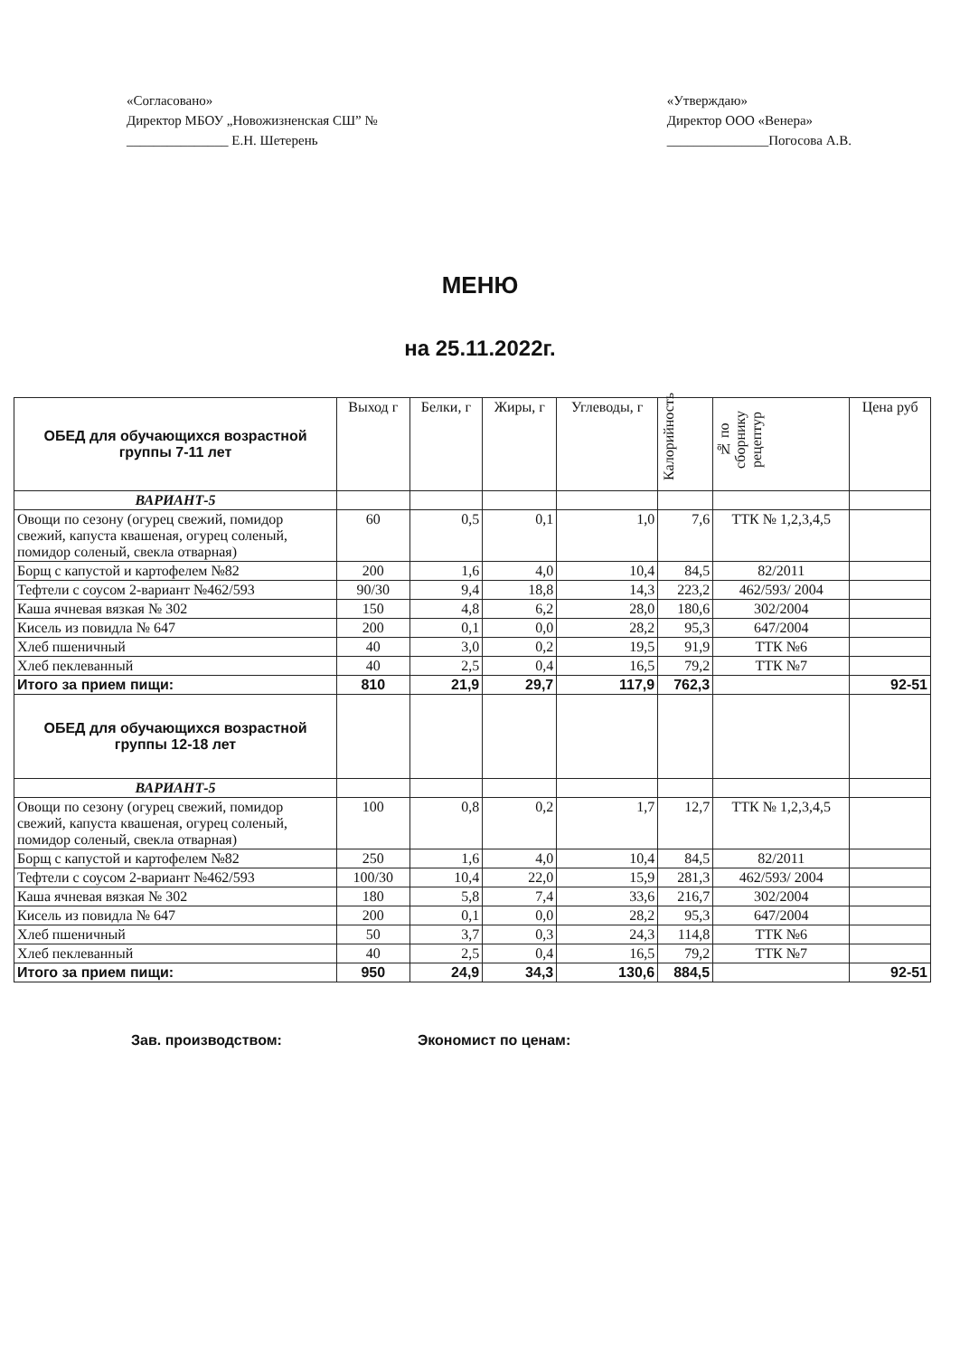«Согласовано»
Директор МБОУ „Новожизненская СШ” №
_______________ Е.Н. Шетерень
«Утверждаю»
Директор ООО «Венера»
_______________Погосова А.В.
МЕНЮ
на 25.11.2022г.
| ОБЕД для обучающихся возрастной группы 7-11 лет | Выход г | Белки, г | Жиры, г | Углеводы, г | Калорийность | № по сборнику рецептур | Цена руб |
| --- | --- | --- | --- | --- | --- | --- | --- |
| ВАРИАНТ-5 | | | | | | | |
| Овощи по сезону (огурец свежий, помидор свежий, капуста квашеная, огурец соленый, помидор соленый, свекла отварная) | 60 | 0,5 | 0,1 | 1,0 | 7,6 | ТТК № 1,2,3,4,5 | |
| Борщ с капустой и картофелем №82 | 200 | 1,6 | 4,0 | 10,4 | 84,5 | 82/2011 | |
| Тефтели с соусом 2-вариант №462/593 | 90/30 | 9,4 | 18,8 | 14,3 | 223,2 | 462/593/ 2004 | |
| Каша ячневая вязкая № 302 | 150 | 4,8 | 6,2 | 28,0 | 180,6 | 302/2004 | |
| Кисель из повидла № 647 | 200 | 0,1 | 0,0 | 28,2 | 95,3 | 647/2004 | |
| Хлеб пшеничный | 40 | 3,0 | 0,2 | 19,5 | 91,9 | ТТК №6 | |
| Хлеб пеклеванный | 40 | 2,5 | 0,4 | 16,5 | 79,2 | ТТК №7 | |
| Итого за прием пищи: | 810 | 21,9 | 29,7 | 117,9 | 762,3 | | 92-51 |
| ОБЕД для обучающихся возрастной группы 12-18 лет | | | | | | | |
| ВАРИАНТ-5 | | | | | | | |
| Овощи по сезону (огурец свежий, помидор свежий, капуста квашеная, огурец соленый, помидор соленый, свекла отварная) | 100 | 0,8 | 0,2 | 1,7 | 12,7 | ТТК № 1,2,3,4,5 | |
| Борщ с капустой и картофелем №82 | 250 | 1,6 | 4,0 | 10,4 | 84,5 | 82/2011 | |
| Тефтели с соусом 2-вариант №462/593 | 100/30 | 10,4 | 22,0 | 15,9 | 281,3 | 462/593/ 2004 | |
| Каша ячневая вязкая № 302 | 180 | 5,8 | 7,4 | 33,6 | 216,7 | 302/2004 | |
| Кисель из повидла № 647 | 200 | 0,1 | 0,0 | 28,2 | 95,3 | 647/2004 | |
| Хлеб пшеничный | 50 | 3,7 | 0,3 | 24,3 | 114,8 | ТТК №6 | |
| Хлеб пеклеванный | 40 | 2,5 | 0,4 | 16,5 | 79,2 | ТТК №7 | |
| Итого за прием пищи: | 950 | 24,9 | 34,3 | 130,6 | 884,5 | | 92-51 |
Зав. производством: Экономист по ценам: